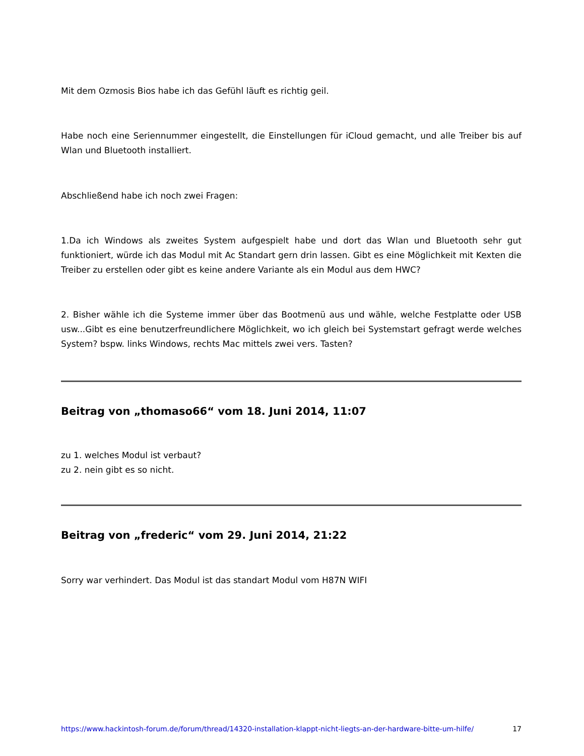Mit dem Ozmosis Bios habe ich das Gefühl läuft es richtig geil.
Habe noch eine Seriennummer eingestellt, die Einstellungen für iCloud gemacht, und alle Treiber bis auf Wlan und Bluetooth installiert.
Abschließend habe ich noch zwei Fragen:
1.Da ich Windows als zweites System aufgespielt habe und dort das Wlan und Bluetooth sehr gut funktioniert, würde ich das Modul mit Ac Standart gern drin lassen. Gibt es eine Möglichkeit mit Kexten die Treiber zu erstellen oder gibt es keine andere Variante als ein Modul aus dem HWC?
2. Bisher wähle ich die Systeme immer über das Bootmenü aus und wähle, welche Festplatte oder USB usw...Gibt es eine benutzerfreundlichere Möglichkeit, wo ich gleich bei Systemstart gefragt werde welches System? bspw. links Windows, rechts Mac mittels zwei vers. Tasten?
Beitrag von „thomaso66“ vom 18. Juni 2014, 11:07
zu 1. welches Modul ist verbaut?
zu 2. nein gibt es so nicht.
Beitrag von „frederic“ vom 29. Juni 2014, 21:22
Sorry war verhindert. Das Modul ist das standart Modul vom H87N WIFI
https://www.hackintosh-forum.de/forum/thread/14320-installation-klappt-nicht-liegts-an-der-hardware-bitte-um-hilfe/ 17